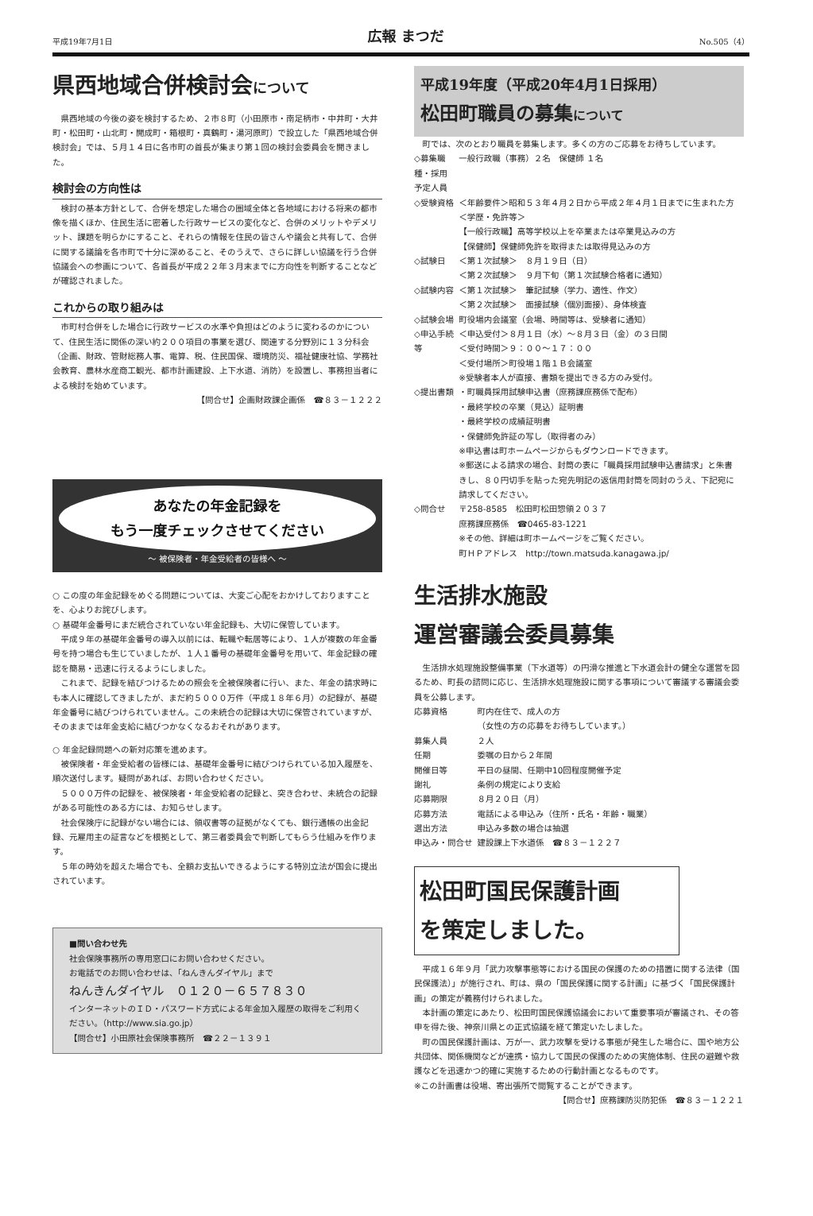平成19年7月1日 広報 まつだ No.505（4）
県西地域合併検討会について
県西地域の今後の姿を検討するため、２市８町（小田原市・南足柄市・中井町・大井町・松田町・山北町・開成町・箱根町・真鶴町・湯河原町）で設立した「県西地域合併検討会」では、５月１４日に各市町の首長が集まり第１回の検討会委員会を開きました。
検討会の方向性は
検討の基本方針として、合併を想定した場合の圏域全体と各地域における将来の都市像を描くほか、住民生活に密着した行政サービスの変化など、合併のメリットやデメリット、課題を明らかにすること、それらの情報を住民の皆さんや議会と共有して、合併に関する議論を各市町で十分に深めること、そのうえで、さらに詳しい協議を行う合併協議会への参画について、各首長が平成２２年３月末までに方向性を判断することなどが確認されました。
これからの取り組みは
市町村合併をした場合に行政サービスの水準や負担はどのように変わるのかについて、住民生活に関係の深い約２００項目の事業を選び、関連する分野別に１３分科会（企画、財政、管財総務人事、電算、税、住民国保、環境防災、福祉健康社協、学務社会教育、農林水産商工観光、都市計画建設、上下水道、消防）を設置し、事務担当者による検討を始めています。
【問合せ】企画財政課企画係　☎８３－１２２２
あなたの年金記録を
もう一度チェックさせてください
～ 被保険者・年金受給者の皆様へ ～
○ この度の年金記録をめぐる問題については、大変ご心配をおかけしておりますことを、心よりお詫びします。
○ 基礎年金番号にまだ統合されていない年金記録も、大切に保管しています。
平成９年の基礎年金番号の導入以前には、転職や転居等により、１人が複数の年金番号を持つ場合も生じていましたが、１人１番号の基礎年金番号を用いて、年金記録の確認を簡易・迅速に行えるようにしました。
これまで、記録を結びつけるための照会を全被保険者に行い、また、年金の請求時にも本人に確認してきましたが、まだ約５０００万件（平成１８年６月）の記録が、基礎年金番号に結びつけられていません。この未統合の記録は大切に保管されていますが、そのままでは年金支給に結びつかなくなるおそれがあります。
○ 年金記録問題への新対応策を進めます。
被保険者・年金受給者の皆様には、基礎年金番号に結びつけられている加入履歴を、順次送付します。疑問があれば、お問い合わせください。
５０００万件の記録を、被保険者・年金受給者の記録と、突き合わせ、未統合の記録がある可能性のある方には、お知らせします。
社会保険庁に記録がない場合には、領収書等の証拠がなくても、銀行通帳の出金記録、元雇用主の証言などを根拠として、第三者委員会で判断してもらう仕組みを作ります。
５年の時効を超えた場合でも、全額お支払いできるようにする特別立法が国会に提出されています。
■問い合わせ先
社会保険事務所の専用窓口にお問い合わせください。
お電話でのお問い合わせは、「ねんきんダイヤル」まで
ねんきんダイヤル　０１２０－６５７８３０
インターネットのＩＤ・パスワード方式による年金加入履歴の取得をご利用ください。（http://www.sia.go.jp）
【問合せ】小田原社会保険事務所　☎２２－１３９１
平成19年度（平成20年4月1日採用）
松田町職員の募集について
町では、次のとおり職員を募集します。多くの方のご応募をお待ちしています。
| ◇募集職種・採用予定人員 | 一般行政職（事務）２名 保健師 １名 |
| ◇受験資格 | ＜年齢要件＞昭和５３年４月２日から平成２年４月１日までに生まれた方 ＜学歴・免許等＞ 【一般行政職】高等学校以上を卒業または卒業見込みの方 【保健師】保健師免許を取得または取得見込みの方 |
| ◇試験日 | ＜第１次試験＞ ８月１９日（日） ＜第２次試験＞ ９月下旬（第１次試験合格者に通知） |
| ◇試験内容 | ＜第１次試験＞ 筆記試験（学力、適性、作文） ＜第２次試験＞ 面接試験（個別面接）、身体検査 |
| ◇試験会場 | 町役場内会議室（会場、時間等は、受験者に通知） |
| ◇申込手続等 | ＜申込受付＞８月１日（水）～８月３日（金）の３日間 ＜受付時間＞９：００～１７：００ ＜受付場所＞町役場１階１Ｂ会議室 ※受験者本人が直接、書類を提出できる方のみ受付。 |
| ◇提出書類 | ・町職員採用試験申込書（庶務課庶務係で配布） ・最終学校の卒業（見込）証明書 ・最終学校の成績証明書 ・保健師免許証の写し（取得者のみ） ※申込書は町ホームページからもダウンロードできます。 ※郵送による請求の場合、封筒の表に「職員採用試験申込書請求」と朱書きし、８０円切手を貼った宛先明記の返信用封筒を同封のうえ、下記宛に請求してください。 |
| ◇問合せ | 〒258-8585 松田町松田惣領２０３７ 庶務課庶務係 ☎0465-83-1221 ※その他、詳細は町ホームページをご覧ください。 町ＨＰアドレス http://town.matsuda.kanagawa.jp/ |
生活排水施設
運営審議会委員募集
生活排水処理施設整備事業（下水道等）の円滑な推進と下水道会計の健全な運営を図るため、町長の諮問に応じ、生活排水処理施設に関する事項について審議する審議会委員を公募します。
| 応募資格 | 町内在住で、成人の方 （女性の方の応募をお待ちしています。） |
| 募集人員 | ２人 |
| 任期 | 委嘱の日から２年間 |
| 開催日等 | 平日の昼間、任期中10回程度開催予定 |
| 謝礼 | 条例の規定により支給 |
| 応募期限 | ８月２０日（月） |
| 応募方法 | 電話による申込み（住所・氏名・年齢・職業） |
| 選出方法 | 申込み多数の場合は抽選 |
| 申込み・問合せ | 建設課上下水道係 ☎８３－１２２７ |
松田町国民保護計画
を策定しました。
平成１６年９月「武力攻撃事態等における国民の保護のための措置に関する法律（国民保護法）」が施行され、町は、県の「国民保護に関する計画」に基づく「国民保護計画」の策定が義務付けられました。
本計画の策定にあたり、松田町国民保護協議会において重要事項が審議され、その答申を得た後、神奈川県との正式協議を経て策定いたしました。
町の国民保護計画は、万が一、武力攻撃を受ける事態が発生した場合に、国や地方公共団体、関係機関などが連携・協力して国民の保護のための実施体制、住民の避難や救護などを迅速かつ的確に実施するための行動計画となるものです。
※この計画書は役場、寄出張所で閲覧することができます。
【問合せ】庶務課防災防犯係　☎８３－１２２１